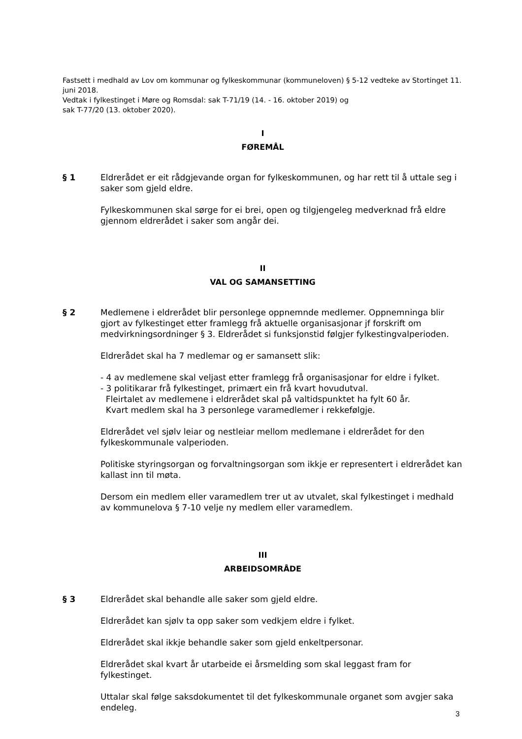Fastsett i medhald av Lov om kommunar og fylkeskommunar (kommuneloven) § 5-12 vedteke av Stortinget 11. juni 2018.
Vedtak i fylkestinget i Møre og Romsdal: sak T-71/19 (14. - 16. oktober 2019) og
sak T-77/20 (13. oktober 2020).
I
FØREMÅL
§ 1 Eldrerådet er eit rådgjevande organ for fylkeskommunen, og har rett til å uttale seg i saker som gjeld eldre.
Fylkeskommunen skal sørge for ei brei, open og tilgjengeleg medverknad frå eldre gjennom eldrerådet i saker som angår dei.
II
VAL OG SAMANSETTING
§ 2 Medlemene i eldrerådet blir personlege oppnemnde medlemer. Oppnemninga blir gjort av fylkestinget etter framlegg frå aktuelle organisasjonar jf forskrift om medvirkningsordninger § 3. Eldrerådet si funksjonstid følgjer fylkestingvalperioden.
Eldrerådet skal ha 7 medlemar og er samansett slik:
- 4 av medlemene skal veljast etter framlegg frå organisasjonar for eldre i fylket.
- 3 politikarar frå fylkestinget, primært ein frå kvart hovudutval.
Fleirtalet av medlemene i eldrerådet skal på valtidspunktet ha fylt 60 år.
Kvart medlem skal ha 3 personlege varamedlemer i rekkefølgje.
Eldrerådet vel sjølv leiar og nestleiar mellom medlemane i eldrerådet for den fylkeskommunale valperioden.
Politiske styringsorgan og forvaltningsorgan som ikkje er representert i eldrerådet kan kallast inn til møta.
Dersom ein medlem eller varamedlem trer ut av utvalet, skal fylkestinget i medhald av kommunelova § 7-10 velje ny medlem eller varamedlem.
III
ARBEIDSOMRÅDE
§ 3 Eldrerådet skal behandle alle saker som gjeld eldre.
Eldrerådet kan sjølv ta opp saker som vedkjem eldre i fylket.
Eldrerådet skal ikkje behandle saker som gjeld enkeltpersonar.
Eldrerådet skal kvart år utarbeide ei årsmelding som skal leggast fram for fylkestinget.
Uttalar skal følge saksdokumentet til det fylkeskommunale organet som avgjer saka endeleg.
3